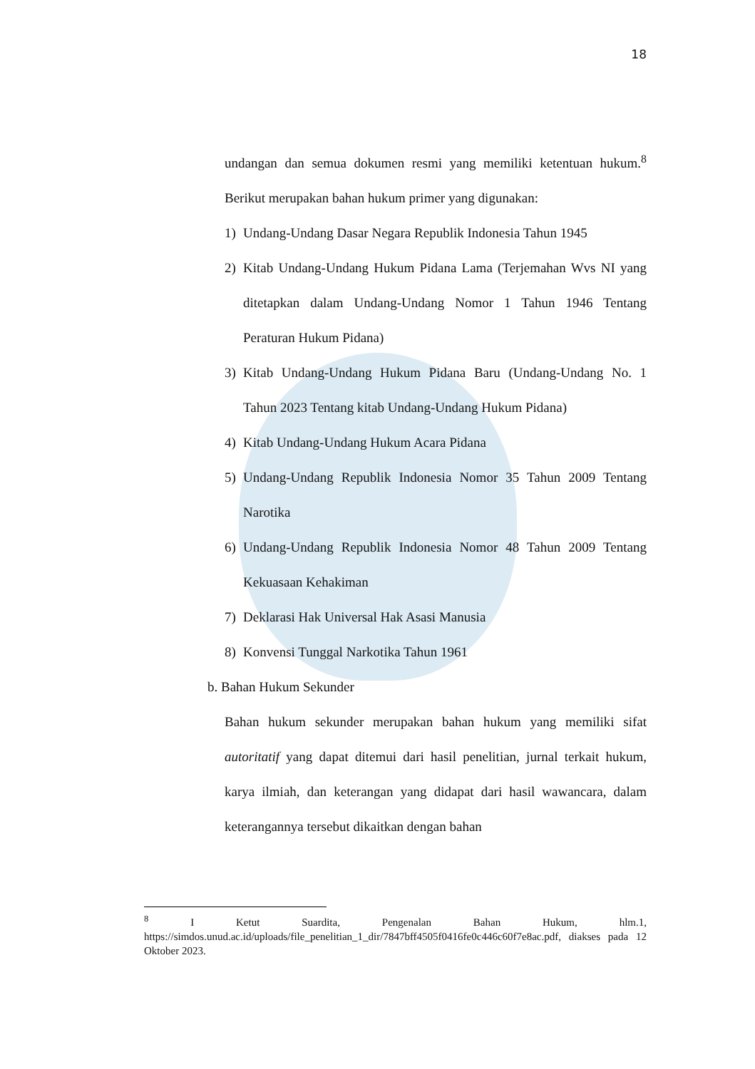18
undangan dan semua dokumen resmi yang memiliki ketentuan hukum.<sup>8</sup> Berikut merupakan bahan hukum primer yang digunakan:
1) Undang-Undang Dasar Negara Republik Indonesia Tahun 1945
2) Kitab Undang-Undang Hukum Pidana Lama (Terjemahan Wvs NI yang ditetapkan dalam Undang-Undang Nomor 1 Tahun 1946 Tentang Peraturan Hukum Pidana)
3) Kitab Undang-Undang Hukum Pidana Baru (Undang-Undang No. 1 Tahun 2023 Tentang kitab Undang-Undang Hukum Pidana)
4) Kitab Undang-Undang Hukum Acara Pidana
5) Undang-Undang Republik Indonesia Nomor 35 Tahun 2009 Tentang Narotika
6) Undang-Undang Republik Indonesia Nomor 48 Tahun 2009 Tentang Kekuasaan Kehakiman
7) Deklarasi Hak Universal Hak Asasi Manusia
8) Konvensi Tunggal Narkotika Tahun 1961
b. Bahan Hukum Sekunder
Bahan hukum sekunder merupakan bahan hukum yang memiliki sifat autoritatif yang dapat ditemui dari hasil penelitian, jurnal terkait hukum, karya ilmiah, dan keterangan yang didapat dari hasil wawancara, dalam keterangannya tersebut dikaitkan dengan bahan
<sup>8</sup> I Ketut Suardita, Pengenalan Bahan Hukum, hlm.1, https://simdos.unud.ac.id/uploads/file_penelitian_1_dir/7847bff4505f0416fe0c446c60f7e8ac.pdf, diakses pada 12 Oktober 2023.